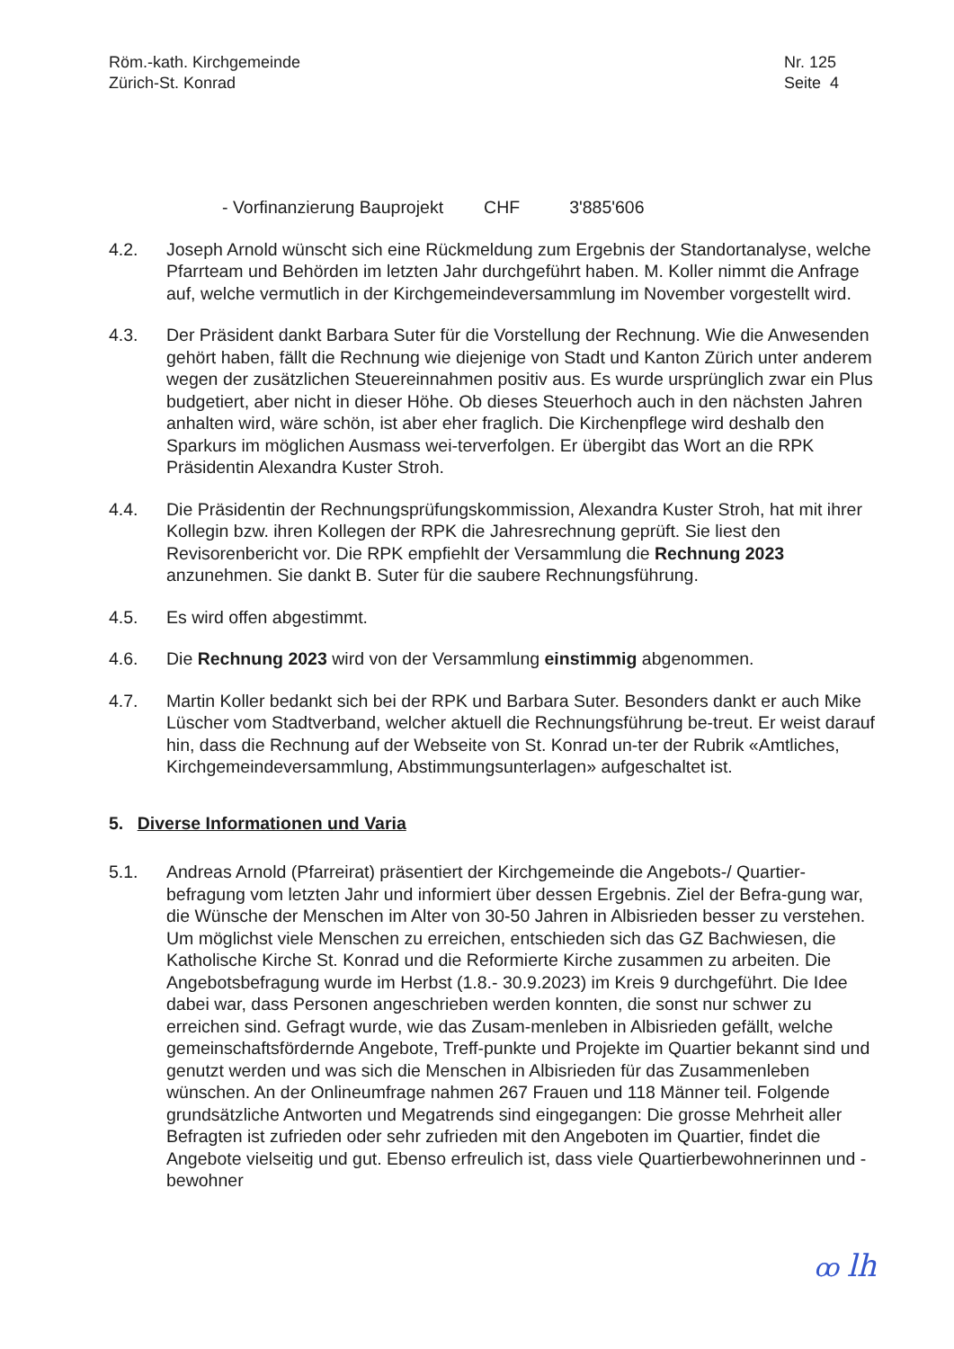Röm.-kath. Kirchgemeinde
Zürich-St. Konrad
Nr. 125
Seite 4
- Vorfinanzierung Bauprojekt CHF 3'885'606
4.2. Joseph Arnold wünscht sich eine Rückmeldung zum Ergebnis der Standortanalyse, welche Pfarrteam und Behörden im letzten Jahr durchgeführt haben. M. Koller nimmt die Anfrage auf, welche vermutlich in der Kirchgemeindeversammlung im November vorgestellt wird.
4.3. Der Präsident dankt Barbara Suter für die Vorstellung der Rechnung. Wie die Anwesenden gehört haben, fällt die Rechnung wie diejenige von Stadt und Kanton Zürich unter anderem wegen der zusätzlichen Steuereinnahmen positiv aus. Es wurde ursprünglich zwar ein Plus budgetiert, aber nicht in dieser Höhe. Ob dieses Steuerhoch auch in den nächsten Jahren anhalten wird, wäre schön, ist aber eher fraglich. Die Kirchenpflege wird deshalb den Sparkurs im möglichen Ausmass wei-terverfolgen. Er übergibt das Wort an die RPK Präsidentin Alexandra Kuster Stroh.
4.4. Die Präsidentin der Rechnungsprüfungskommission, Alexandra Kuster Stroh, hat mit ihrer Kollegin bzw. ihren Kollegen der RPK die Jahresrechnung geprüft. Sie liest den Revisorenbericht vor. Die RPK empfiehlt der Versammlung die Rechnung 2023 anzunehmen. Sie dankt B. Suter für die saubere Rechnungsführung.
4.5. Es wird offen abgestimmt.
4.6. Die Rechnung 2023 wird von der Versammlung einstimmig abgenommen.
4.7. Martin Koller bedankt sich bei der RPK und Barbara Suter. Besonders dankt er auch Mike Lüscher vom Stadtverband, welcher aktuell die Rechnungsführung be-treut. Er weist darauf hin, dass die Rechnung auf der Webseite von St. Konrad un-ter der Rubrik «Amtliches, Kirchgemeindeversammlung, Abstimmungsunterlagen» aufgeschaltet ist.
5. Diverse Informationen und Varia
5.1. Andreas Arnold (Pfarreirat) präsentiert der Kirchgemeinde die Angebots-/ Quartier-befragung vom letzten Jahr und informiert über dessen Ergebnis. Ziel der Befra-gung war, die Wünsche der Menschen im Alter von 30-50 Jahren in Albisrieden besser zu verstehen. Um möglichst viele Menschen zu erreichen, entschieden sich das GZ Bachwiesen, die Katholische Kirche St. Konrad und die Reformierte Kirche zusammen zu arbeiten. Die Angebotsbefragung wurde im Herbst (1.8.- 30.9.2023) im Kreis 9 durchgeführt. Die Idee dabei war, dass Personen angeschrieben werden konnten, die sonst nur schwer zu erreichen sind. Gefragt wurde, wie das Zusam-menleben in Albisrieden gefällt, welche gemeinschaftsfördernde Angebote, Treff-punkte und Projekte im Quartier bekannt sind und genutzt werden und was sich die Menschen in Albisrieden für das Zusammenleben wünschen. An der Onlineumfrage nahmen 267 Frauen und 118 Männer teil. Folgende grundsätzliche Antworten und Megatrends sind eingegangen: Die grosse Mehrheit aller Befragten ist zufrieden oder sehr zufrieden mit den Angeboten im Quartier, findet die Angebote vielseitig und gut. Ebenso erfreulich ist, dass viele Quartierbewohnerinnen und -bewohner
ꝏ lh